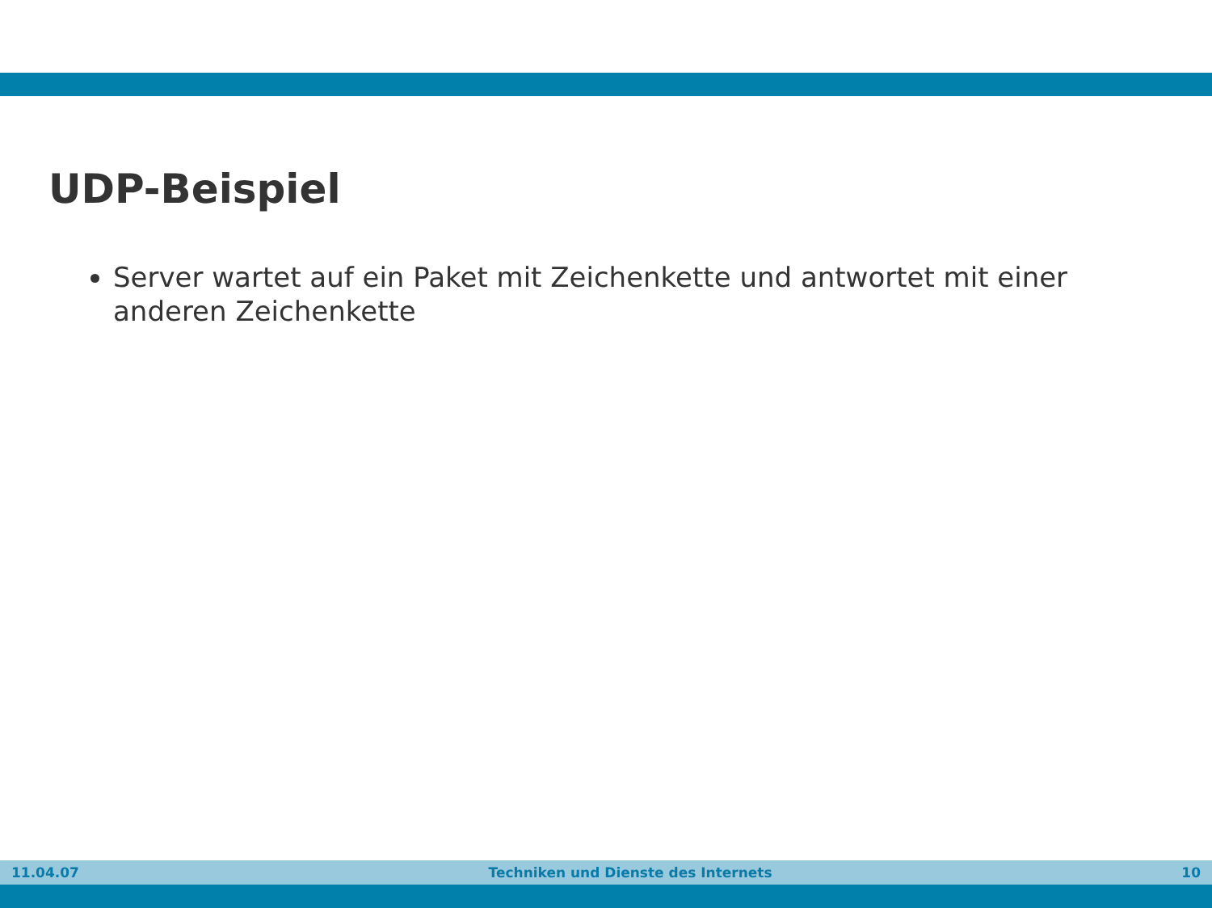UDP-Beispiel
Server wartet auf ein Paket mit Zeichenkette und antwortet mit einer anderen Zeichenkette
11.04.07 Techniken und Dienste des Internets 10